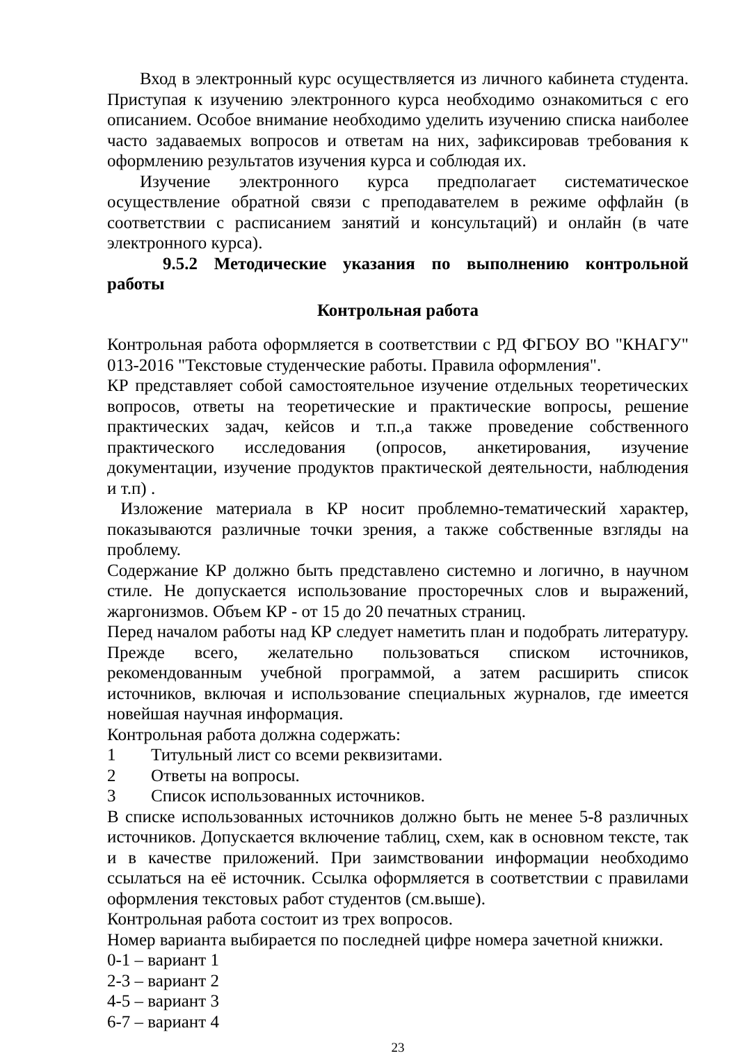Вход в электронный курс осуществляется из личного кабинета студента. Приступая к изучению электронного курса необходимо ознакомиться с его описанием. Особое внимание необходимо уделить изучению списка наиболее часто задаваемых вопросов и ответам на них, зафиксировав требования к оформлению результатов изучения курса и соблюдая их.
Изучение электронного курса предполагает систематическое осуществление обратной связи с преподавателем в режиме оффлайн (в соответствии с расписанием занятий и консультаций) и онлайн (в чате электронного курса).
9.5.2 Методические указания по выполнению контрольной работы
Контрольная работа
Контрольная работа оформляется в соответствии с РД ФГБОУ ВО "КНАГУ" 013-2016 "Текстовые студенческие работы. Правила оформления".
КР представляет собой самостоятельное изучение отдельных теоретических вопросов, ответы на теоретические и практические вопросы, решение практических задач, кейсов и т.п.,а также проведение собственного практического исследования (опросов, анкетирования, изучение документации, изучение продуктов практической деятельности, наблюдения и т.п) .
Изложение материала в КР носит проблемно-тематический характер, показываются различные точки зрения, а также собственные взгляды на проблему.
Содержание КР должно быть представлено системно и логично, в научном стиле. Не допускается использование просторечных слов и выражений, жаргонизмов. Объем КР - от 15 до 20 печатных страниц.
Перед началом работы над КР следует наметить план и подобрать литературу. Прежде всего, желательно пользоваться списком источников, рекомендованным учебной программой, а затем расширить список источников, включая и использование специальных журналов, где имеется новейшая научная информация.
Контрольная работа должна содержать:
1 Титульный лист со всеми реквизитами.
2 Ответы на вопросы.
3 Список использованных источников.
В списке использованных источников должно быть не менее 5-8 различных источников. Допускается включение таблиц, схем, как в основном тексте, так и в качестве приложений. При заимствовании информации необходимо ссылаться на её источник. Ссылка оформляется в соответствии с правилами оформления текстовых работ студентов (см.выше).
Контрольная работа состоит из трех вопросов.
Номер варианта выбирается по последней цифре номера зачетной книжки.
0-1 – вариант 1
2-3 – вариант 2
4-5 – вариант 3
6-7 – вариант 4
23